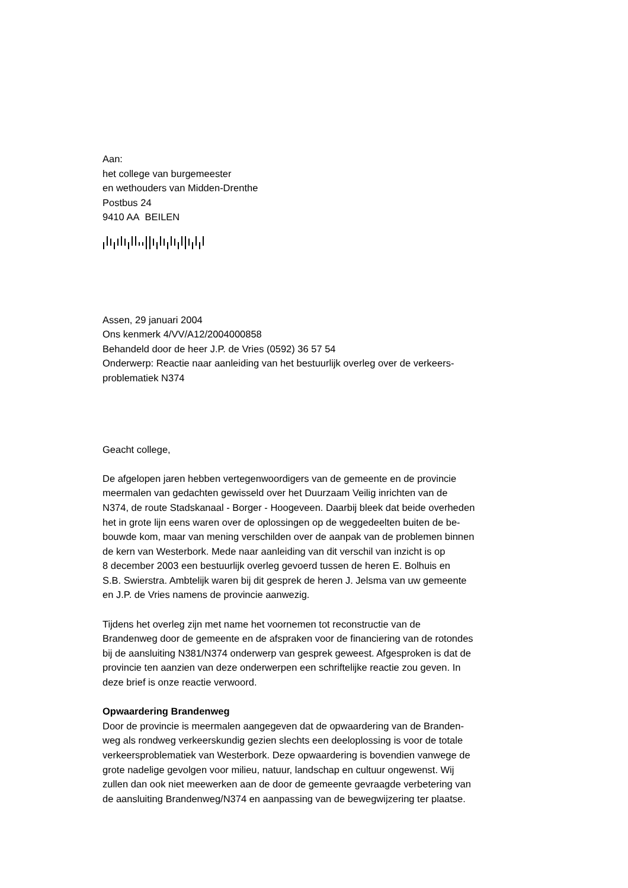Aan:
het college van burgemeester
en wethouders van Midden-Drenthe
Postbus 24
9410 AA BEILEN
Assen, 29 januari 2004
Ons kenmerk 4/VV/A12/2004000858
Behandeld door de heer J.P. de Vries (0592) 36 57 54
Onderwerp: Reactie naar aanleiding van het bestuurlijk overleg over de verkeers-
problematiek N374
Geacht college,
De afgelopen jaren hebben vertegenwoordigers van de gemeente en de provincie
meermalen van gedachten gewisseld over het Duurzaam Veilig inrichten van de
N374, de route Stadskanaal - Borger - Hoogeveen. Daarbij bleek dat beide overheden
het in grote lijn eens waren over de oplossingen op de weggedeelten buiten de be-
bouwde kom, maar van mening verschilden over de aanpak van de problemen binnen
de kern van Westerbork. Mede naar aanleiding van dit verschil van inzicht is op
8 december 2003 een bestuurlijk overleg gevoerd tussen de heren E. Bolhuis en
S.B. Swierstra. Ambtelijk waren bij dit gesprek de heren J. Jelsma van uw gemeente
en J.P. de Vries namens de provincie aanwezig.
Tijdens het overleg zijn met name het voornemen tot reconstructie van de
Brandenweg door de gemeente en de afspraken voor de financiering van de rotondes
bij de aansluiting N381/N374 onderwerp van gesprek geweest. Afgesproken is dat de
provincie ten aanzien van deze onderwerpen een schriftelijke reactie zou geven. In
deze brief is onze reactie verwoord.
Opwaardering Brandenweg
Door de provincie is meermalen aangegeven dat de opwaardering van de Branden-
weg als rondweg verkeerskundig gezien slechts een deeloplossing is voor de totale
verkeersproblematiek van Westerbork. Deze opwaardering is bovendien vanwege de
grote nadelige gevolgen voor milieu, natuur, landschap en cultuur ongewenst. Wij
zullen dan ook niet meewerken aan de door de gemeente gevraagde verbetering van
de aansluiting Brandenweg/N374 en aanpassing van de bewegwijzering ter plaatse.